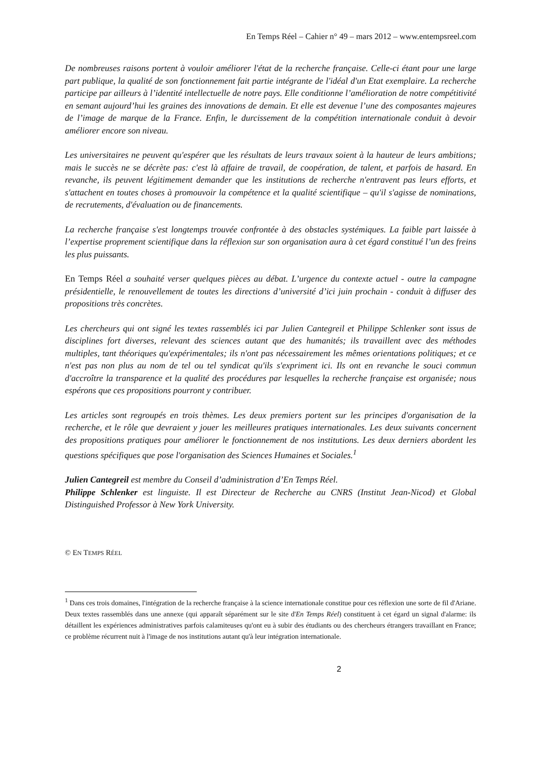En Temps Réel – Cahier n° 49 – mars 2012 – www.entempsreel.com
De nombreuses raisons portent à vouloir améliorer l'état de la recherche française. Celle-ci étant pour une large part publique, la qualité de son fonctionnement fait partie intégrante de l'idéal d'un Etat exemplaire. La recherche participe par ailleurs à l’identité intellectuelle de notre pays. Elle conditionne l’amélioration de notre compétitivité en semant aujourd’hui les graines des innovations de demain. Et elle est devenue l’une des composantes majeures de l’image de marque de la France. Enfin, le durcissement de la compétition internationale conduit à devoir améliorer encore son niveau.
Les universitaires ne peuvent qu'espérer que les résultats de leurs travaux soient à la hauteur de leurs ambitions; mais le succès ne se décrète pas: c'est là affaire de travail, de coopération, de talent, et parfois de hasard. En revanche, ils peuvent légitimement demander que les institutions de recherche n'entravent pas leurs efforts, et s'attachent en toutes choses à promouvoir la compétence et la qualité scientifique – qu'il s'agisse de nominations, de recrutements, d'évaluation ou de financements.
La recherche française s'est longtemps trouvée confrontée à des obstacles systémiques. La faible part laissée à l’expertise proprement scientifique dans la réflexion sur son organisation aura à cet égard constitué l’un des freins les plus puissants.
En Temps Réel a souhaité verser quelques pièces au débat. L’urgence du contexte actuel - outre la campagne présidentielle, le renouvellement de toutes les directions d’université d’ici juin prochain - conduit à diffuser des propositions très concrètes.
Les chercheurs qui ont signé les textes rassemblés ici par Julien Cantegreil et Philippe Schlenker sont issus de disciplines fort diverses, relevant des sciences autant que des humanités; ils travaillent avec des méthodes multiples, tant théoriques qu'expérimentales; ils n'ont pas nécessairement les mêmes orientations politiques; et ce n'est pas non plus au nom de tel ou tel syndicat qu'ils s'expriment ici. Ils ont en revanche le souci commun d'accroître la transparence et la qualité des procédures par lesquelles la recherche française est organisée; nous espérons que ces propositions pourront y contribuer.
Les articles sont regroupés en trois thèmes. Les deux premiers portent sur les principes d'organisation de la recherche, et le rôle que devraient y jouer les meilleures pratiques internationales. Les deux suivants concernent des propositions pratiques pour améliorer le fonctionnement de nos institutions. Les deux derniers abordent les questions spécifiques que pose l'organisation des Sciences Humaines et Sociales.<sup>1</sup>
Julien Cantegreil est membre du Conseil d’administration d’En Temps Réel.
Philippe Schlenker est linguiste. Il est Directeur de Recherche au CNRS (Institut Jean-Nicod) et Global Distinguished Professor à New York University.
© EN TEMPS RÉEL
<sup>1</sup> Dans ces trois domaines, l'intégration de la recherche française à la science internationale constitue pour ces réflexion une sorte de fil d'Ariane. Deux textes rassemblés dans une annexe (qui apparaît séparément sur le site d'En Temps Réel) constituent à cet égard un signal d'alarme: ils détaillent les expériences administratives parfois calamiteuses qu'ont eu à subir des étudiants ou des chercheurs étrangers travaillant en France; ce problème récurrent nuit à l'image de nos institutions autant qu'à leur intégration internationale.
2